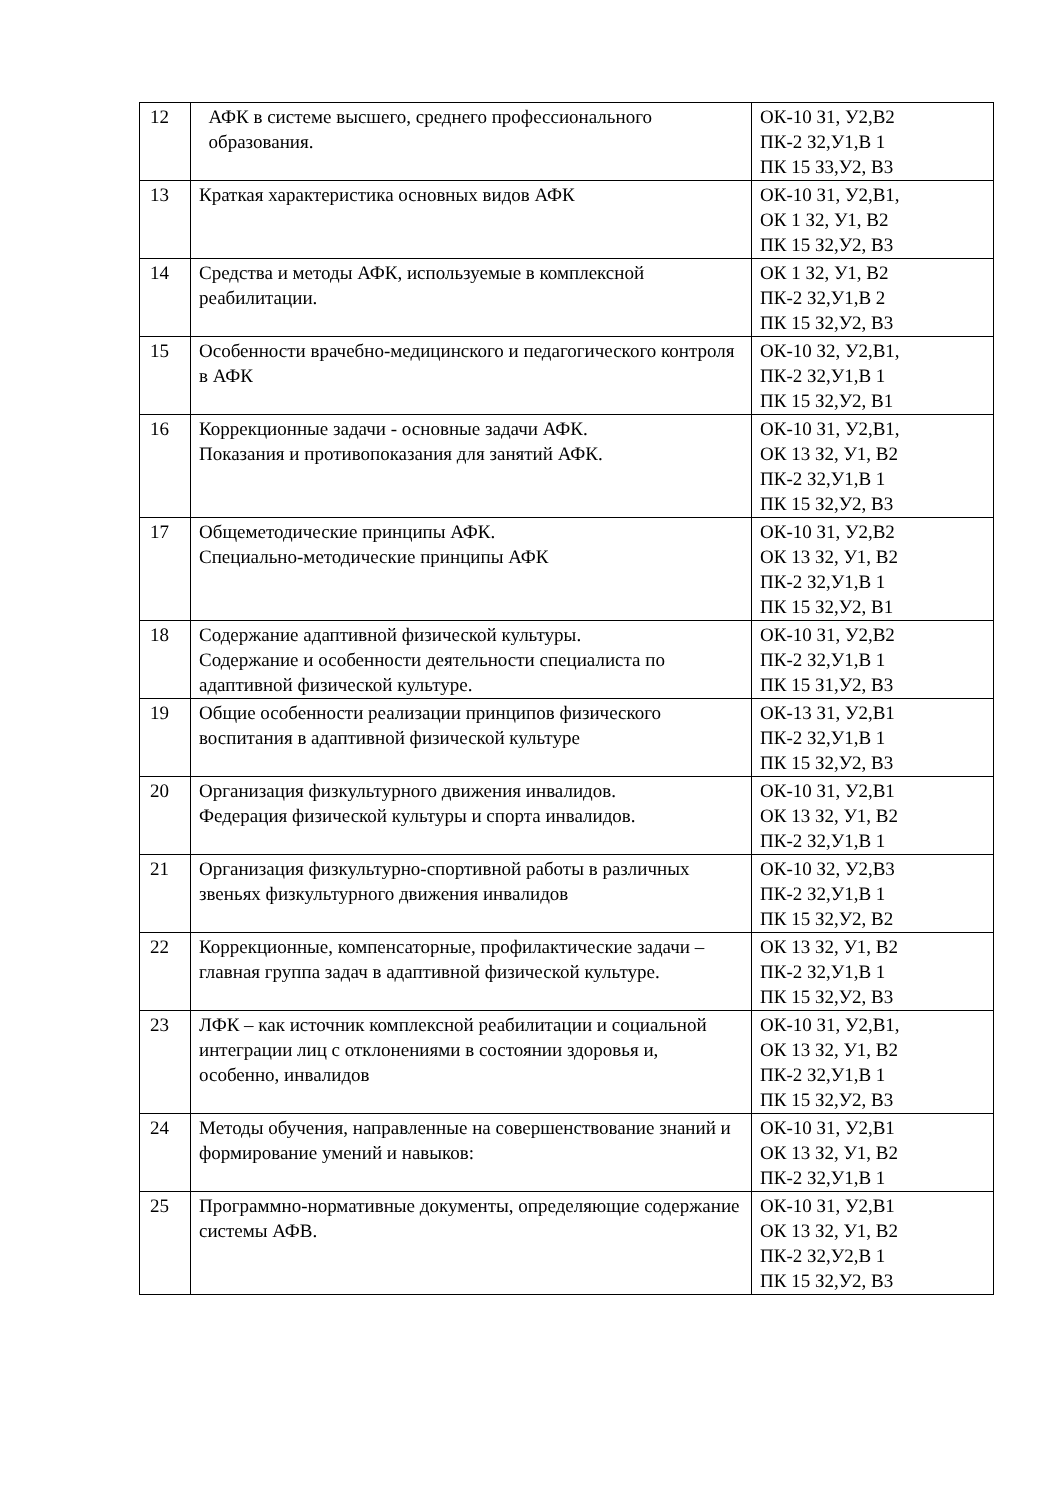| 12 | АФК в системе высшего, среднего профессионального образования. | ОК-10 З1, У2,В2 ПК-2 З2,У1,В 1 ПК 15 З3,У2, В3 |
| 13 | Краткая характеристика основных видов АФК | ОК-10 З1, У2,В1, ОК 1 З2, У1, В2 ПК 15 З2,У2, В3 |
| 14 | Средства и методы АФК, используемые в комплексной реабилитации. | ОК 1 З2, У1, В2 ПК-2 З2,У1,В 2 ПК 15 З2,У2, В3 |
| 15 | Особенности врачебно-медицинского и педагогического контроля в АФК | ОК-10 З2, У2,В1, ПК-2 З2,У1,В 1 ПК 15 З2,У2, В1 |
| 16 | Коррекционные задачи - основные задачи АФК. Показания и противопоказания для занятий АФК. | ОК-10 З1, У2,В1, ОК 13 З2, У1, В2 ПК-2 З2,У1,В 1 ПК 15 З2,У2, В3 |
| 17 | Общеметодические принципы АФК. Специально-методические принципы АФК | ОК-10 З1, У2,В2 ОК 13 З2, У1, В2 ПК-2 З2,У1,В 1 ПК 15 З2,У2, В1 |
| 18 | Содержание адаптивной физической культуры. Содержание и особенности деятельности специалиста по адаптивной физической культуре. | ОК-10 З1, У2,В2 ПК-2 З2,У1,В 1 ПК 15 З1,У2, В3 |
| 19 | Общие особенности реализации принципов физического воспитания в адаптивной физической культуре | ОК-13 З1, У2,В1 ПК-2 З2,У1,В 1 ПК 15 З2,У2, В3 |
| 20 | Организация физкультурного движения инвалидов. Федерация физической культуры и спорта инвалидов. | ОК-10 З1, У2,В1 ОК 13 З2, У1, В2 ПК-2 З2,У1,В 1 |
| 21 | Организация физкультурно-спортивной работы в различных звеньях физкультурного движения инвалидов | ОК-10 З2, У2,В3 ПК-2 З2,У1,В 1 ПК 15 З2,У2, В2 |
| 22 | Коррекционные, компенсаторные, профилактические задачи – главная группа задач в адаптивной физической культуре. | ОК 13 З2, У1, В2 ПК-2 З2,У1,В 1 ПК 15 З2,У2, В3 |
| 23 | ЛФК – как источник комплексной реабилитации и социальной интеграции лиц с отклонениями в состоянии здоровья и, особенно, инвалидов | ОК-10 З1, У2,В1, ОК 13 З2, У1, В2 ПК-2 З2,У1,В 1 ПК 15 З2,У2, В3 |
| 24 | Методы обучения, направленные на совершенствование знаний и формирование умений и навыков: | ОК-10 З1, У2,В1 ОК 13 З2, У1, В2 ПК-2 З2,У1,В 1 |
| 25 | Программно-нормативные документы, определяющие содержание системы АФВ. | ОК-10 З1, У2,В1 ОК 13 З2, У1, В2 ПК-2 З2,У2,В 1 ПК 15 З2,У2, В3 |